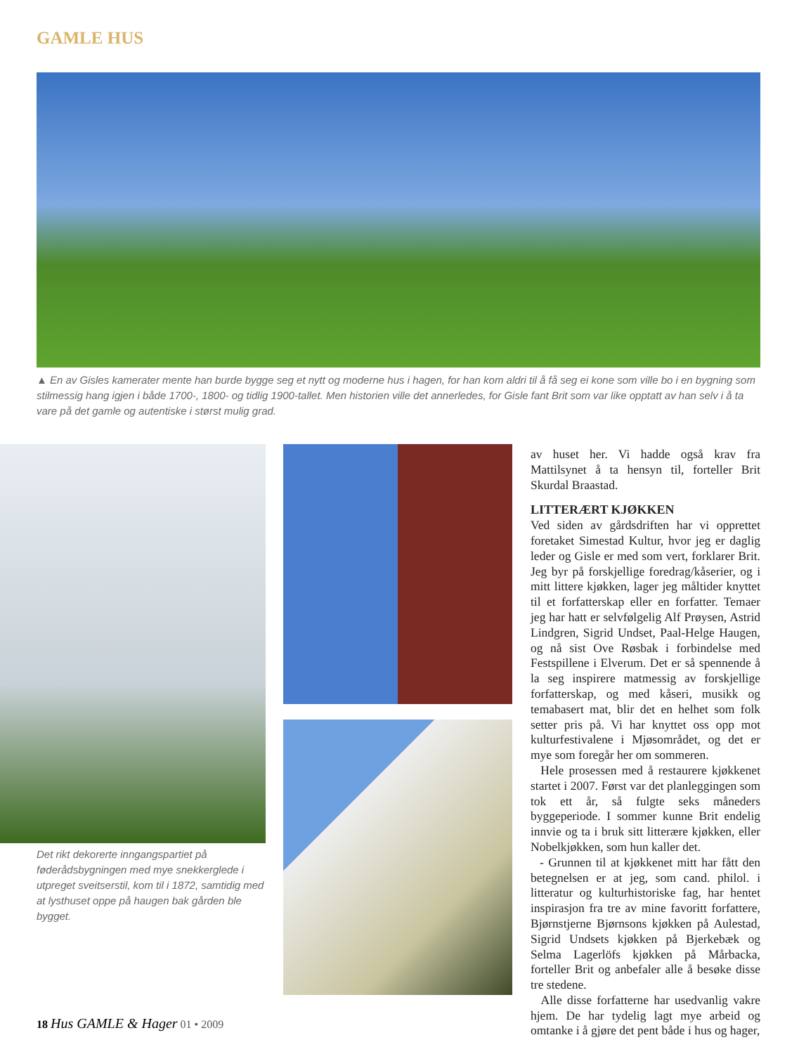GAMLE HUS
▲ En av Gisles kamerater mente han burde bygge seg et nytt og moderne hus i hagen, for han kom aldri til å få seg ei kone som ville bo i en bygning som stilmessig hang igjen i både 1700-, 1800- og tidlig 1900-tallet. Men historien ville det annerledes, for Gisle fant Brit som var like opptatt av han selv i å ta vare på det gamle og autentiske i størst mulig grad.
Det rikt dekorerte inngangspartiet på føderådsbygningen med mye snekkerglede i utpreget sveitserstil, kom til i 1872, samtidig med at lysthuset oppe på haugen bak gården ble bygget.
av huset her. Vi hadde også krav fra Mattilsynet å ta hensyn til, forteller Brit Skurdal Braastad.
LITTERÆRT KJØKKEN
Ved siden av gårdsdriften har vi opprettet foretaket Simestad Kultur, hvor jeg er daglig leder og Gisle er med som vert, forklarer Brit. Jeg byr på forskjellige foredrag/kåserier, og i mitt littere kjøkken, lager jeg måltider knyttet til et forfatterskap eller en forfatter. Temaer jeg har hatt er selvfølgelig Alf Prøysen, Astrid Lindgren, Sigrid Undset, Paal-Helge Haugen, og nå sist Ove Røsbak i forbindelse med Festspillene i Elverum. Det er så spennende å la seg inspirere matmessig av forskjellige forfatterskap, og med kåseri, musikk og temabasert mat, blir det en helhet som folk setter pris på. Vi har knyttet oss opp mot kulturfestivalene i Mjøsområdet, og det er mye som foregår her om sommeren.
Hele prosessen med å restaurere kjøkkenet startet i 2007. Først var det planleggingen som tok ett år, så fulgte seks måneders byggeperiode. I sommer kunne Brit endelig innvie og ta i bruk sitt litterære kjøkken, eller Nobelkjøkken, som hun kaller det.
- Grunnen til at kjøkkenet mitt har fått den betegnelsen er at jeg, som cand. philol. i litteratur og kulturhistoriske fag, har hentet inspirasjon fra tre av mine favoritt forfattere, Bjørnstjerne Bjørnsons kjøkken på Aulestad, Sigrid Undsets kjøkken på Bjerkebæk og Selma Lagerlöfs kjøkken på Mårbacka, forteller Brit og anbefaler alle å besøke disse tre stedene.
Alle disse forfatterne har usedvanlig vakre hjem. De har tydelig lagt mye arbeid og omtanke i å gjøre det pent både i hus og hager,
18 Hus GAMLE & Hager 01 • 2009